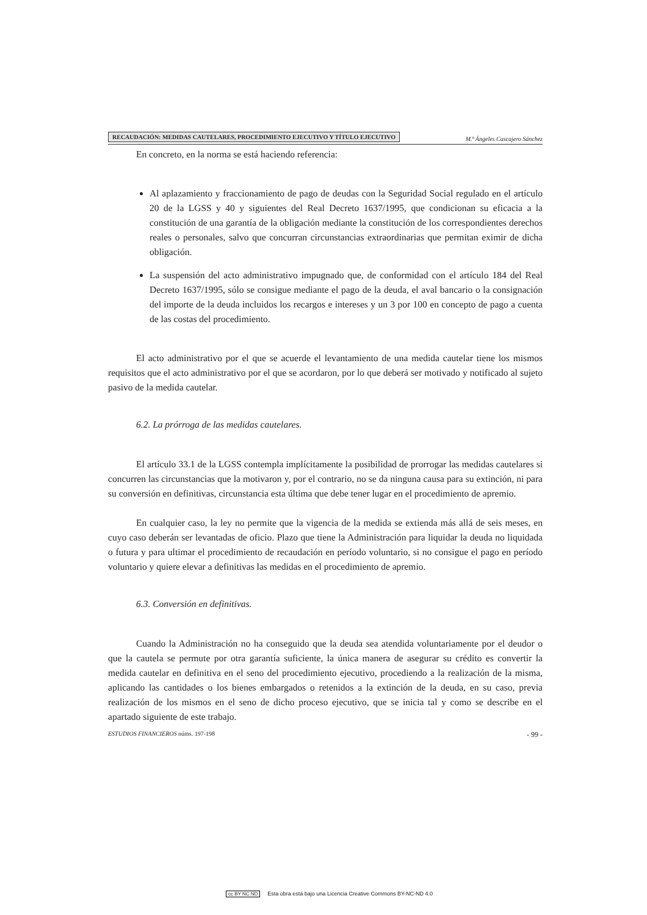RECAUDACIÓN: MEDIDAS CAUTELARES, PROCEDIMIENTO EJECUTIVO Y TÍTULO EJECUTIVO
M.ª Ángeles Cascajero Sánchez
En concreto, en la norma se está haciendo referencia:
Al aplazamiento y fraccionamiento de pago de deudas con la Seguridad Social regulado en el artículo 20 de la LGSS y 40 y siguientes del Real Decreto 1637/1995, que condicionan su eficacia a la constitución de una garantía de la obligación mediante la constitución de los correspondientes derechos reales o personales, salvo que concurran circunstancias extraordinarias que permitan eximir de dicha obligación.
La suspensión del acto administrativo impugnado que, de conformidad con el artículo 184 del Real Decreto 1637/1995, sólo se consigue mediante el pago de la deuda, el aval bancario o la consignación del importe de la deuda incluidos los recargos e intereses y un 3 por 100 en concepto de pago a cuenta de las costas del procedimiento.
El acto administrativo por el que se acuerde el levantamiento de una medida cautelar tiene los mismos requisitos que el acto administrativo por el que se acordaron, por lo que deberá ser motivado y notificado al sujeto pasivo de la medida cautelar.
6.2. La prórroga de las medidas cautelares.
El artículo 33.1 de la LGSS contempla implícitamente la posibilidad de prorrogar las medidas cautelares si concurren las circunstancias que la motivaron y, por el contrario, no se da ninguna causa para su extinción, ni para su conversión en definitivas, circunstancia esta última que debe tener lugar en el procedimiento de apremio.
En cualquier caso, la ley no permite que la vigencia de la medida se extienda más allá de seis meses, en cuyo caso deberán ser levantadas de oficio. Plazo que tiene la Administración para liquidar la deuda no liquidada o futura y para ultimar el procedimiento de recaudación en período voluntario, si no consigue el pago en período voluntario y quiere elevar a definitivas las medidas en el procedimiento de apremio.
6.3. Conversión en definitivas.
Cuando la Administración no ha conseguido que la deuda sea atendida voluntariamente por el deudor o que la cautela se permute por otra garantía suficiente, la única manera de asegurar su crédito es convertir la medida cautelar en definitiva en el seno del procedimiento ejecutivo, procediendo a la realización de la misma, aplicando las cantidades o los bienes embargados o retenidos a la extinción de la deuda, en su caso, previa realización de los mismos en el seno de dicho proceso ejecutivo, que se inicia tal y como se describe en el apartado siguiente de este trabajo.
ESTUDIOS FINANCIEROS núms. 197-198
- 99 -
cc BY NC ND Esta obra está bajo una Licencia Creative Commons BY-NC-ND 4.0